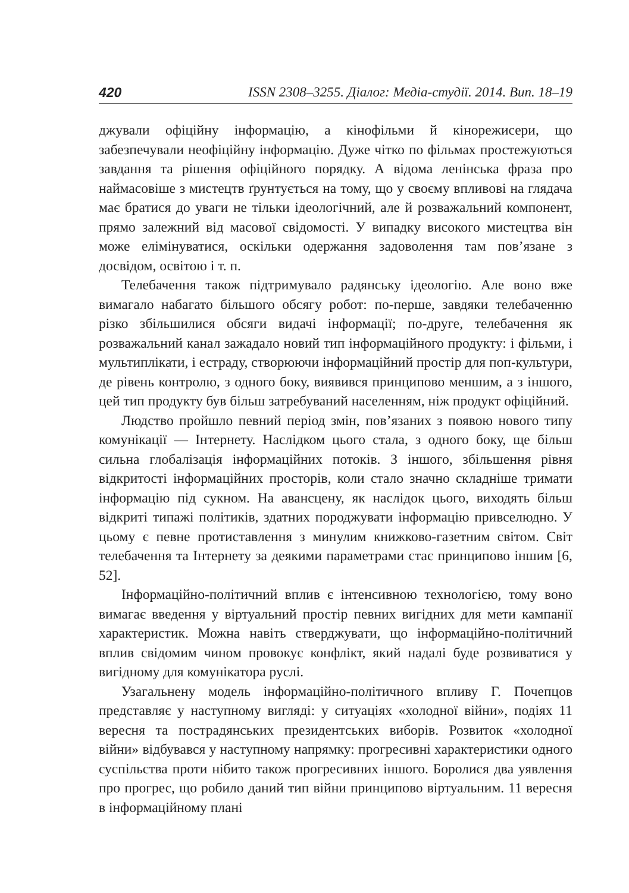420 ISSN 2308–3255. Діалог: Медіа-студії. 2014. Вип. 18–19
джували офіційну інформацію, а кінофільми й кінорежисери, що забезпечували неофіційну інформацію. Дуже чітко по фільмах простежуються завдання та рішення офіційного порядку. А відома ленінська фраза про наймасовіше з мистецтв ґрунтується на тому, що у своєму впливові на глядача має братися до уваги не тільки ідеологічний, але й розважальний компонент, прямо залежний від масової свідомості. У випадку високого мистецтва він може елімінуватися, оскільки одержання задоволення там пов’язане з досвідом, освітою і т. п.
Телебачення також підтримувало радянську ідеологію. Але воно вже вимагало набагато більшого обсягу робот: по-перше, завдяки телебаченню різко збільшилися обсяги видачі інформації; по-друге, телебачення як розважальний канал зажадало новий тип інформаційного продукту: і фільми, і мультиплікати, і естраду, створюючи інформаційний простір для поп-культури, де рівень контролю, з одного боку, виявився принципово меншим, а з іншого, цей тип продукту був більш затребуваний населенням, ніж продукт офіційний.
Людство пройшло певний період змін, пов’язаних з появою нового типу комунікації — Інтернету. Наслідком цього стала, з одного боку, ще більш сильна глобалізація інформаційних потоків. З іншого, збільшення рівня відкритості інформаційних просторів, коли стало значно складніше тримати інформацію під сукном. На авансцену, як наслідок цього, виходять більш відкриті типажі політиків, здатних породжувати інформацію привселюдно. У цьому є певне протиставлення з минулим книжково-газетним світом. Світ телебачення та Інтернету за деякими параметрами стає принципово іншим [6, 52].
Інформаційно-політичний вплив є інтенсивною технологією, тому воно вимагає введення у віртуальний простір певних вигідних для мети кампанії характеристик. Можна навіть стверджувати, що інформаційно-політичний вплив свідомим чином провокує конфлікт, який надалі буде розвиватися у вигідному для комунікатора руслі.
Узагальнену модель інформаційно-політичного впливу Г. Почепцов представляє у наступному вигляді: у ситуаціях «холодної війни», подіях 11 вересня та пострадянських президентських виборів. Розвиток «холодної війни» відбувався у наступному напрямку: прогресивні характеристики одного суспільства проти нібито також прогресивних іншого. Боролися два уявлення про прогрес, що робило даний тип війни принципово віртуальним. 11 вересня в інформаційному плані